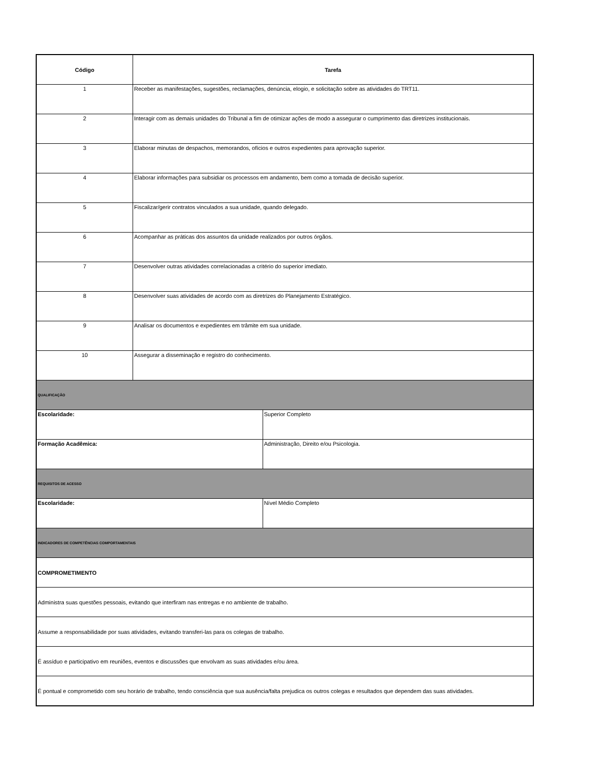| Código | Tarefa | |
| --- | --- | --- |
| 1 | Receber as manifestações, sugestões, reclamações, denúncia, elogio, e solicitação sobre as atividades do TRT11. | |
| 2 | Interagir com as demais unidades do Tribunal a fim de otimizar ações de modo a assegurar o cumprimento das diretrizes institucionais. | |
| 3 | Elaborar minutas de despachos, memorandos, ofícios e outros expedientes para aprovação superior. | |
| 4 | Elaborar informações para subsidiar os processos em andamento, bem como a tomada de decisão superior. | |
| 5 | Fiscalizar/gerir contratos vinculados a sua unidade, quando delegado. | |
| 6 | Acompanhar as práticas dos assuntos da unidade realizados por outros órgãos. | |
| 7 | Desenvolver outras atividades correlacionadas a critério do superior imediato. | |
| 8 | Desenvolver suas atividades de acordo com as diretrizes do Planejamento Estratégico. | |
| 9 | Analisar os documentos e expedientes em trâmite em sua unidade. | |
| 10 | Assegurar a disseminação e registro do conhecimento. | |
| QUALIFICAÇÃO | | |
| Escolaridade: | | Superior Completo |
| Formação Acadêmica: | | Administração, Direito e/ou Psicologia. |
| REQUISITOS DE ACESSO | | |
| Escolaridade: | | Nível Médio Completo |
| INDICADORES DE COMPETÊNCIAS COMPORTAMENTAIS | | |
| COMPROMETIMENTO | | |
| Administra suas questões pessoais, evitando que interfiram nas entregas e no ambiente de trabalho. | | |
| Assume a responsabilidade por suas atividades, evitando transferi-las para os colegas de trabalho. | | |
| É assíduo e participativo em reuniões, eventos e discussões que envolvam as suas atividades e/ou área. | | |
| É pontual e comprometido com seu horário de trabalho, tendo consciência que sua ausência/falta prejudica os outros colegas e resultados que dependem das suas atividades. | | |